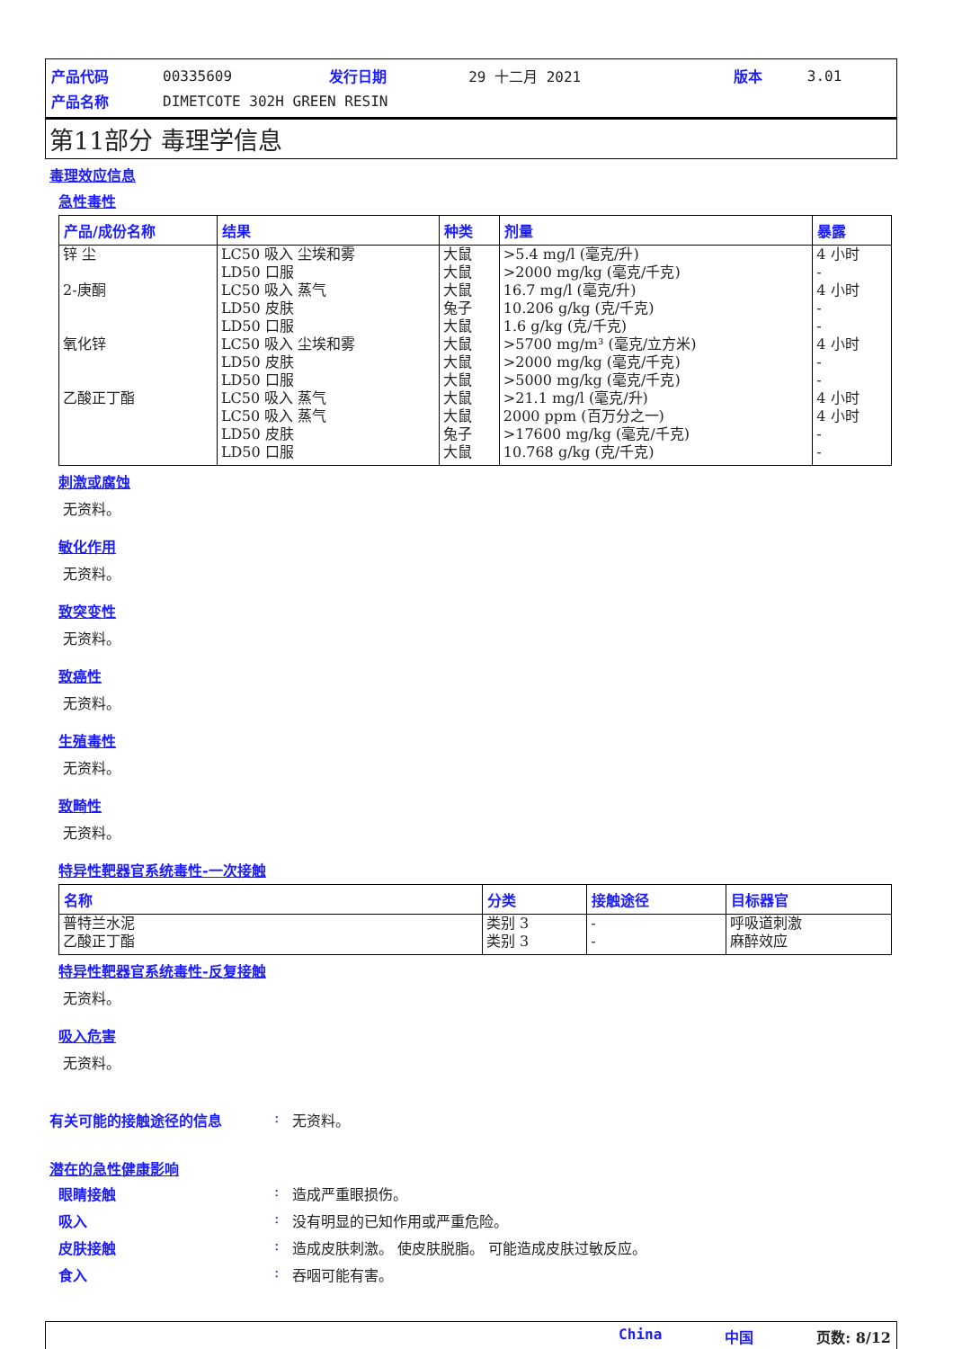| 产品代码 | 00335609 | 发行日期 | 29 十二月 2021 | 版本 | 3.01 |
| 产品名称 | DIMETCOTE 302H GREEN RESIN | | | | |
第11部分 毒理学信息
毒理效应信息
急性毒性
| 产品/成份名称 | 结果 | 种类 | 剂量 | 暴露 |
| --- | --- | --- | --- | --- |
| 锌 尘 2-庚酮 氧化锌 乙酸正丁酯 | LC50 吸入 尘埃和雾 LD50 口服 LC50 吸入 蒸气 LD50 皮肤 LD50 口服 LC50 吸入 尘埃和雾 LD50 皮肤 LD50 口服 LC50 吸入 蒸气 LC50 吸入 蒸气 LD50 皮肤 LD50 口服 | 大鼠 大鼠 大鼠 兔子 大鼠 大鼠 大鼠 大鼠 大鼠 大鼠 兔子 大鼠 | >5.4 mg/l (毫克/升) >2000 mg/kg (毫克/千克) 16.7 mg/l (毫克/升) 10.206 g/kg (克/千克) 1.6 g/kg (克/千克) >5700 mg/m³ (毫克/立方米) >2000 mg/kg (毫克/千克) >5000 mg/kg (毫克/千克) >21.1 mg/l (毫克/升) 2000 ppm (百万分之一) >17600 mg/kg (毫克/千克) 10.768 g/kg (克/千克) | 4 小时 - 4 小时 - - 4 小时 - - 4 小时 4 小时 - - |
刺激或腐蚀
无资料。
敏化作用
无资料。
致突变性
无资料。
致癌性
无资料。
生殖毒性
无资料。
致畸性
无资料。
特异性靶器官系统毒性-一次接触
| 名称 | 分类 | 接触途径 | 目标器官 |
| --- | --- | --- | --- |
| 普特兰水泥 乙酸正丁酯 | 类别 3 类别 3 | - - | 呼吸道刺激 麻醉效应 |
特异性靶器官系统毒性-反复接触
无资料。
吸入危害
无资料。
有关可能的接触途径的信息: 无资料。
潜在的急性健康影响
眼睛接触: 造成严重眼损伤。
吸入: 没有明显的已知作用或严重危险。
皮肤接触: 造成皮肤刺激。 使皮肤脱脂。 可能造成皮肤过敏反应。
食入: 吞咽可能有害。
China 中国 页数: 8/12